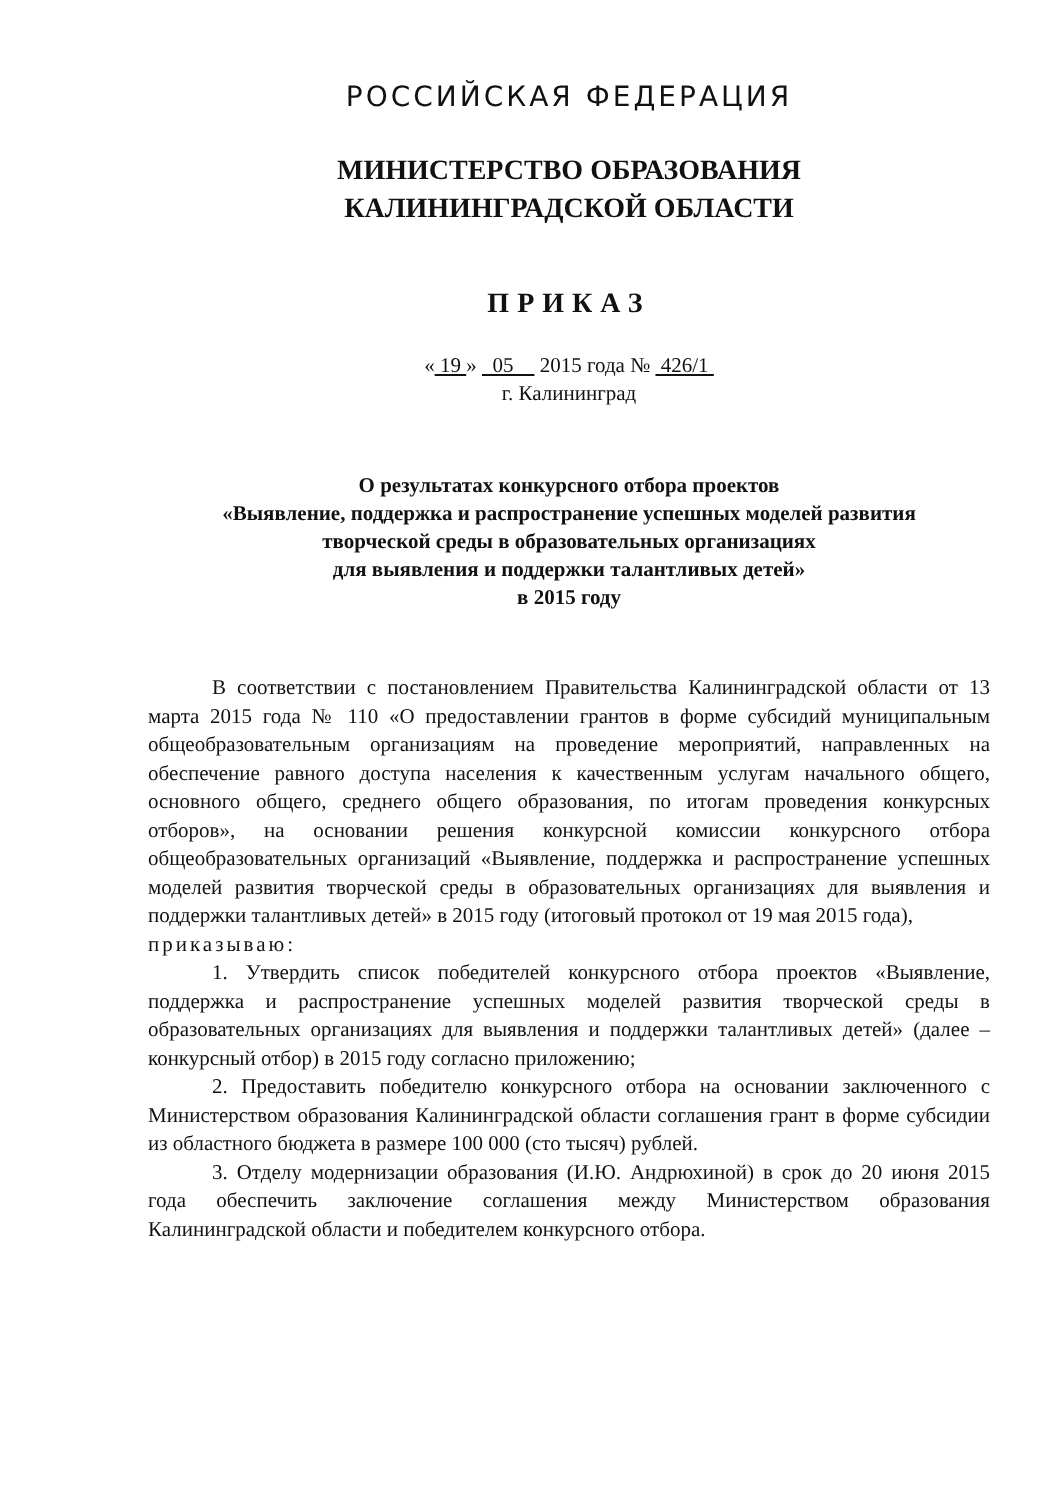РОССИЙСКАЯ ФЕДЕРАЦИЯ
МИНИСТЕРСТВО ОБРАЗОВАНИЯ
КАЛИНИНГРАДСКОЙ ОБЛАСТИ
ПРИКАЗ
« 19 » 05 2015 года № 426/1
г. Калининград
О результатах конкурсного отбора проектов
«Выявление, поддержка и распространение успешных моделей развития
творческой среды в образовательных организациях
для выявления и поддержки талантливых детей»
в 2015 году
В соответствии с постановлением Правительства Калининградской области от 13 марта 2015 года № 110 «О предоставлении грантов в форме субсидий муниципальным общеобразовательным организациям на проведение мероприятий, направленных на обеспечение равного доступа населения к качественным услугам начального общего, основного общего, среднего общего образования, по итогам проведения конкурсных отборов», на основании решения конкурсной комиссии конкурсного отбора общеобразовательных организаций «Выявление, поддержка и распространение успешных моделей развития творческой среды в образовательных организациях для выявления и поддержки талантливых детей» в 2015 году (итоговый протокол от 19 мая 2015 года),
приказываю:
1. Утвердить список победителей конкурсного отбора проектов «Выявление, поддержка и распространение успешных моделей развития творческой среды в образовательных организациях для выявления и поддержки талантливых детей» (далее – конкурсный отбор) в 2015 году согласно приложению;
2. Предоставить победителю конкурсного отбора на основании заключенного с Министерством образования Калининградской области соглашения грант в форме субсидии из областного бюджета в размере 100 000 (сто тысяч) рублей.
3. Отделу модернизации образования (И.Ю. Андрюхиной) в срок до 20 июня 2015 года обеспечить заключение соглашения между Министерством образования Калининградской области и победителем конкурсного отбора.